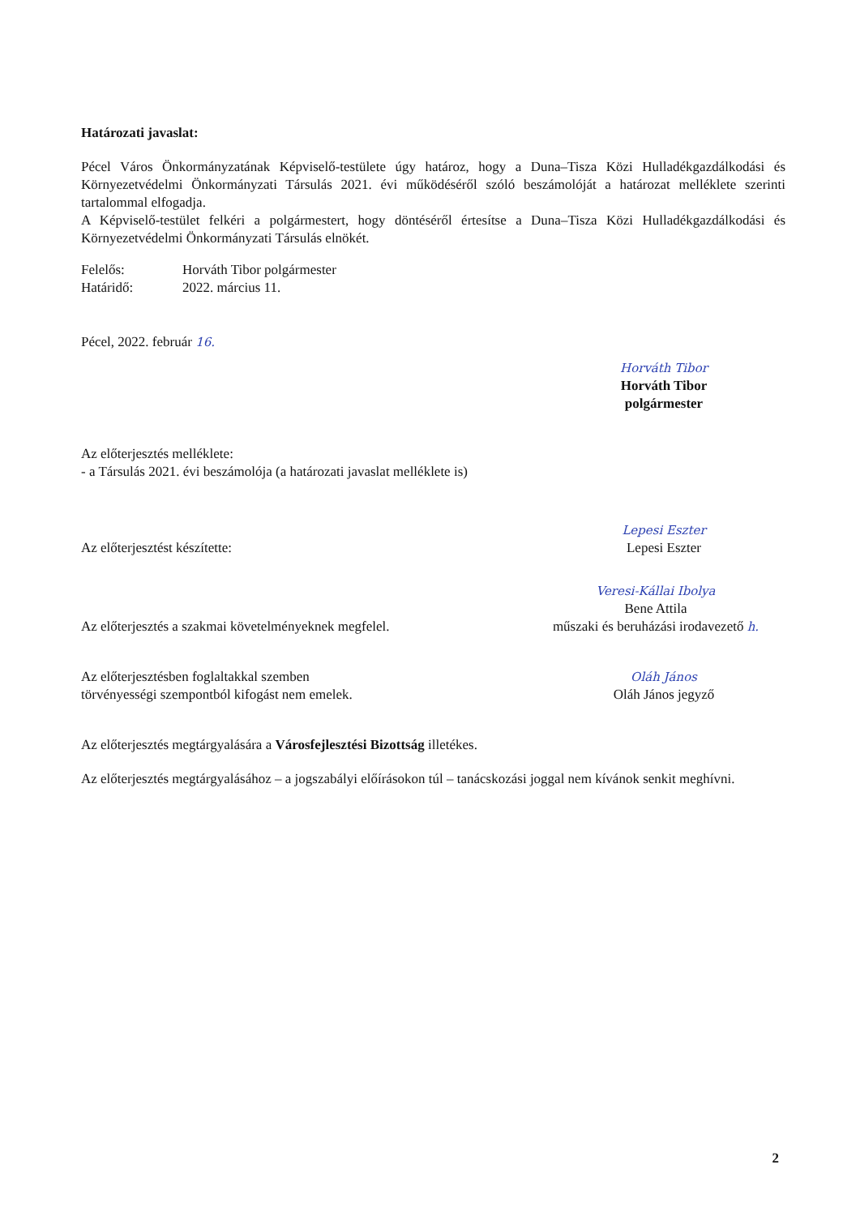Határozati javaslat:
Pécel Város Önkormányzatának Képviselő-testülete úgy határoz, hogy a Duna–Tisza Közi Hulladékgazdálkodási és Környezetvédelmi Önkormányzati Társulás 2021. évi működéséről szóló beszámolóját a határozat melléklete szerinti tartalommal elfogadja.
A Képviselő-testület felkéri a polgármestert, hogy döntéséről értesítse a Duna–Tisza Közi Hulladékgazdálkodási és Környezetvédelmi Önkormányzati Társulás elnökét.
Felelős: Horváth Tibor polgármester
Határidő: 2022. március 11.
Pécel, 2022. február 16.
Horváth Tibor
Horváth Tibor
polgármester
Az előterjesztés melléklete:
- a Társulás 2021. évi beszámolója (a határozati javaslat melléklete is)
Az előterjesztést készítette:
Lepesi Eszter
Lepesi Eszter
Az előterjesztés a szakmai követelményeknek megfelel.
Veresi-Kállai Ibolya
Bene Attila
műszaki és beruházási irodavezető h.
Az előterjesztésben foglaltakkal szemben
törvényességi szempontból kifogást nem emelek.
Oláh János
Oláh János jegyző
Az előterjesztés megtárgyalására a Városfejlesztési Bizottság illetékes.
Az előterjesztés megtárgyalásához – a jogszabályi előírásokon túl – tanácskozási joggal nem kívánok senkit meghívni.
2